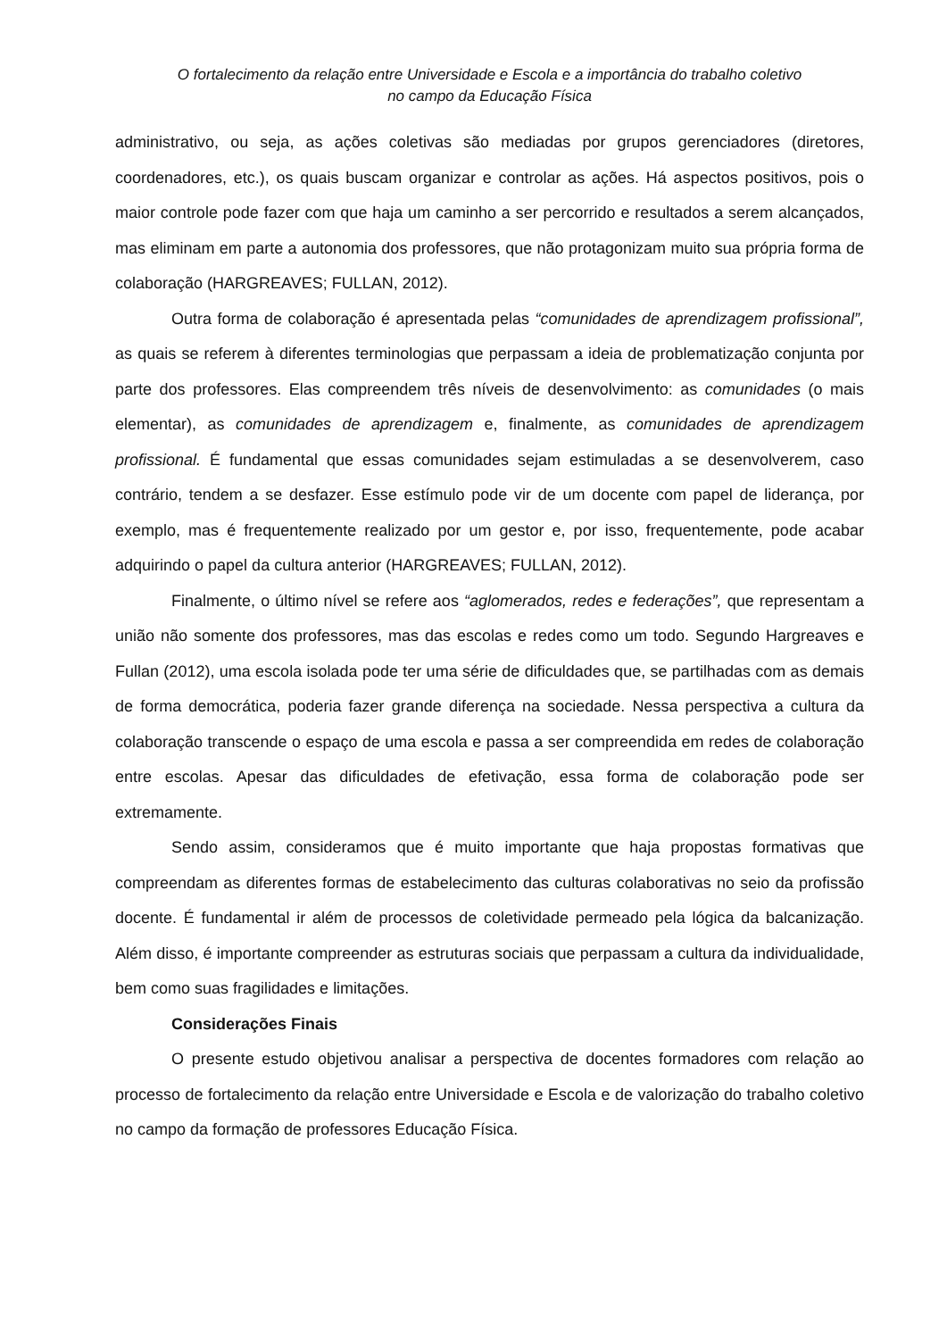O fortalecimento da relação entre Universidade e Escola e a importância do trabalho coletivo
no campo da Educação Física
administrativo, ou seja, as ações coletivas são mediadas por grupos gerenciadores (diretores, coordenadores, etc.), os quais buscam organizar e controlar as ações. Há aspectos positivos, pois o maior controle pode fazer com que haja um caminho a ser percorrido e resultados a serem alcançados, mas eliminam em parte a autonomia dos professores, que não protagonizam muito sua própria forma de colaboração (HARGREAVES; FULLAN, 2012).
Outra forma de colaboração é apresentada pelas “comunidades de aprendizagem profissional”, as quais se referem à diferentes terminologias que perpassam a ideia de problematização conjunta por parte dos professores. Elas compreendem três níveis de desenvolvimento: as comunidades (o mais elementar), as comunidades de aprendizagem e, finalmente, as comunidades de aprendizagem profissional. É fundamental que essas comunidades sejam estimuladas a se desenvolverem, caso contrário, tendem a se desfazer. Esse estímulo pode vir de um docente com papel de liderança, por exemplo, mas é frequentemente realizado por um gestor e, por isso, frequentemente, pode acabar adquirindo o papel da cultura anterior (HARGREAVES; FULLAN, 2012).
Finalmente, o último nível se refere aos “aglomerados, redes e federações”, que representam a união não somente dos professores, mas das escolas e redes como um todo. Segundo Hargreaves e Fullan (2012), uma escola isolada pode ter uma série de dificuldades que, se partilhadas com as demais de forma democrática, poderia fazer grande diferença na sociedade. Nessa perspectiva a cultura da colaboração transcende o espaço de uma escola e passa a ser compreendida em redes de colaboração entre escolas. Apesar das dificuldades de efetivação, essa forma de colaboração pode ser extremamente.
Sendo assim, consideramos que é muito importante que haja propostas formativas que compreendam as diferentes formas de estabelecimento das culturas colaborativas no seio da profissão docente. É fundamental ir além de processos de coletividade permeado pela lógica da balcanização. Além disso, é importante compreender as estruturas sociais que perpassam a cultura da individualidade, bem como suas fragilidades e limitações.
Considerações Finais
O presente estudo objetivou analisar a perspectiva de docentes formadores com relação ao processo de fortalecimento da relação entre Universidade e Escola e de valorização do trabalho coletivo no campo da formação de professores Educação Física.